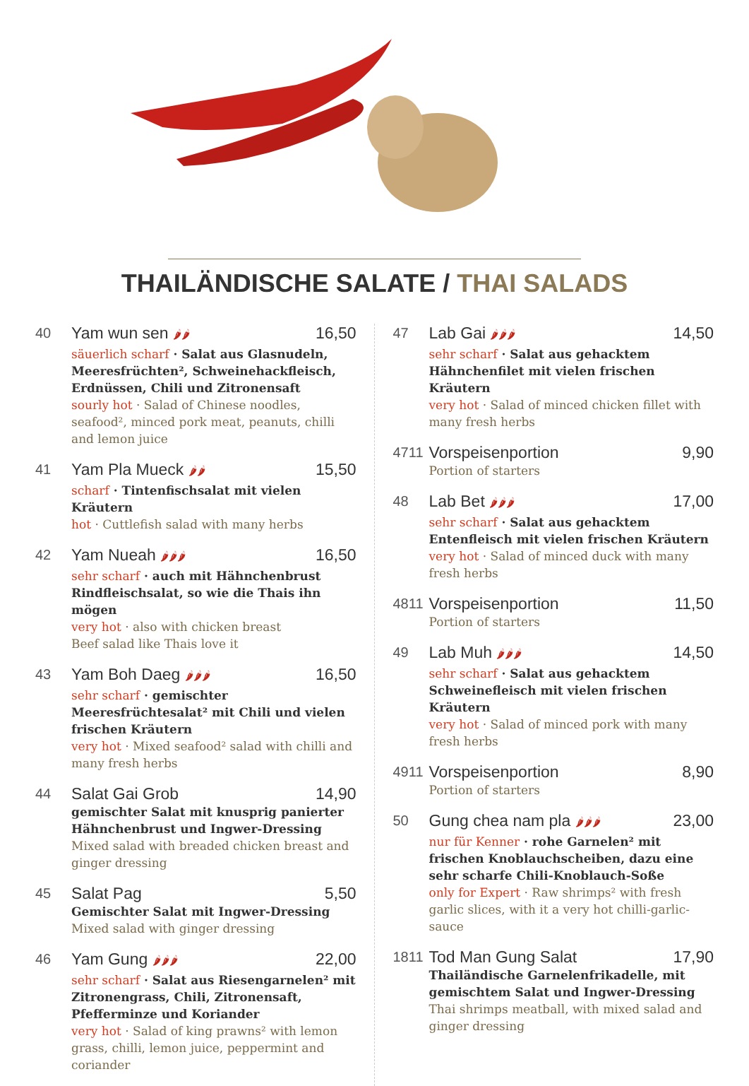THAILÄNDISCHE SALATE / THAI SALADS
40
Yam wun sen 🌶🌶 16,50
säuerlich scharf · Salat aus Glasnudeln, Meeresfrüchten², Schweinehackfleisch, Erdnüssen, Chili und Zitronensaft
sourly hot · Salad of Chinese noodles, seafood², minced pork meat, peanuts, chilli and lemon juice
41
Yam Pla Mueck 🌶🌶 15,50
scharf · Tintenfischsalat mit vielen Kräutern
hot · Cuttlefish salad with many herbs
42
Yam Nueah 🌶🌶🌶 16,50
sehr scharf · auch mit Hähnchenbrust Rindfleischsalat, so wie die Thais ihn mögen
very hot · also with chicken breast
Beef salad like Thais love it
43
Yam Boh Daeg 🌶🌶🌶 16,50
sehr scharf · gemischter Meeresfrüchtesalat² mit Chili und vielen frischen Kräutern
very hot · Mixed seafood² salad with chilli and many fresh herbs
44
Salat Gai Grob 14,90
gemischter Salat mit knusprig panierter Hähnchenbrust und Ingwer-Dressing
Mixed salad with breaded chicken breast and ginger dressing
45
Salat Pag 5,50
Gemischter Salat mit Ingwer-Dressing
Mixed salad with ginger dressing
46
Yam Gung 🌶🌶🌶 22,00
sehr scharf · Salat aus Riesengarnelen² mit Zitronengrass, Chili, Zitronensaft, Pfefferminze und Koriander
very hot · Salad of king prawns² with lemon grass, chilli, lemon juice, peppermint and coriander
47
Lab Gai 🌶🌶🌶 14,50
sehr scharf · Salat aus gehacktem Hähnchenfilet mit vielen frischen Kräutern
very hot · Salad of minced chicken fillet with many fresh herbs
4711
Vorspeisenportion 9,90
Portion of starters
48
Lab Bet 🌶🌶🌶 17,00
sehr scharf · Salat aus gehacktem Entenfleisch mit vielen frischen Kräutern
very hot · Salad of minced duck with many fresh herbs
4811
Vorspeisenportion 11,50
Portion of starters
49
Lab Muh 🌶🌶🌶 14,50
sehr scharf · Salat aus gehacktem Schweinefleisch mit vielen frischen Kräutern
very hot · Salad of minced pork with many fresh herbs
4911
Vorspeisenportion 8,90
Portion of starters
50
Gung chea nam pla 🌶🌶🌶 23,00
nur für Kenner · rohe Garnelen² mit frischen Knoblauchscheiben, dazu eine sehr scharfe Chili-Knoblauch-Soße
only for Expert · Raw shrimps² with fresh garlic slices, with it a very hot chilli-garlic-sauce
1811
Tod Man Gung Salat 17,90
Thailändische Garnelenfrikadelle, mit gemischtem Salat und Ingwer-Dressing
Thai shrimps meatball, with mixed salad and ginger dressing